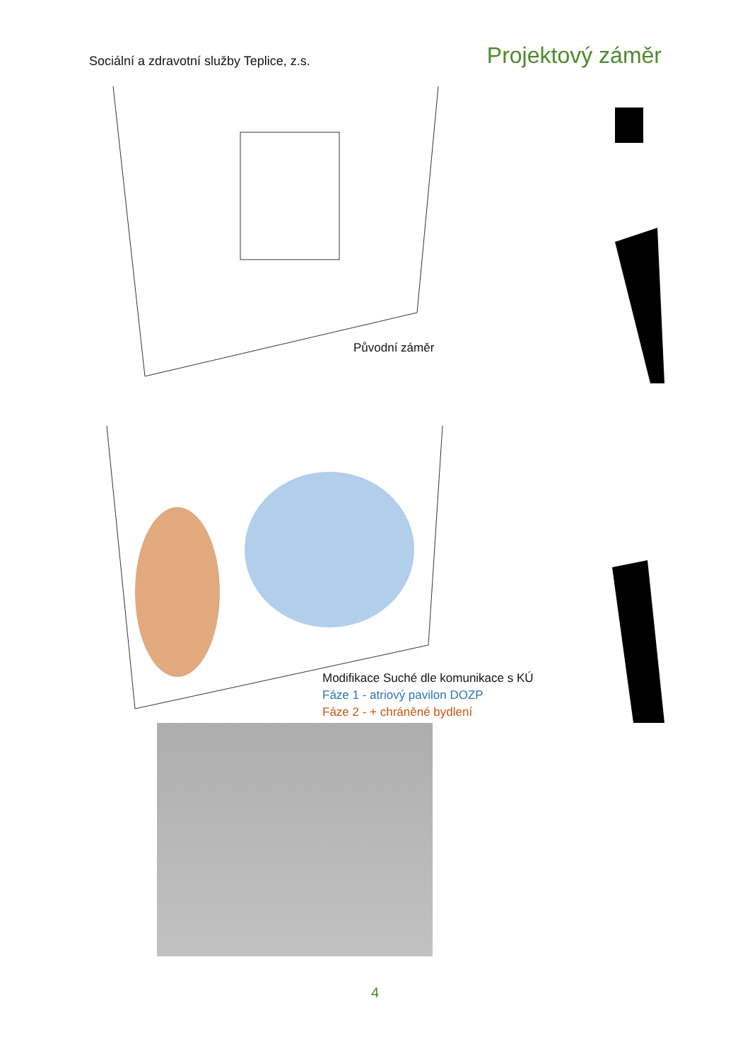Sociální a zdravotní služby Teplice, z.s.
Projektový záměr
Původní záměr
Modifikace Suché dle komunikace s KÚ
Fáze 1 - atriový pavilon DOZP
Fáze 2 - + chráněné bydlení
4